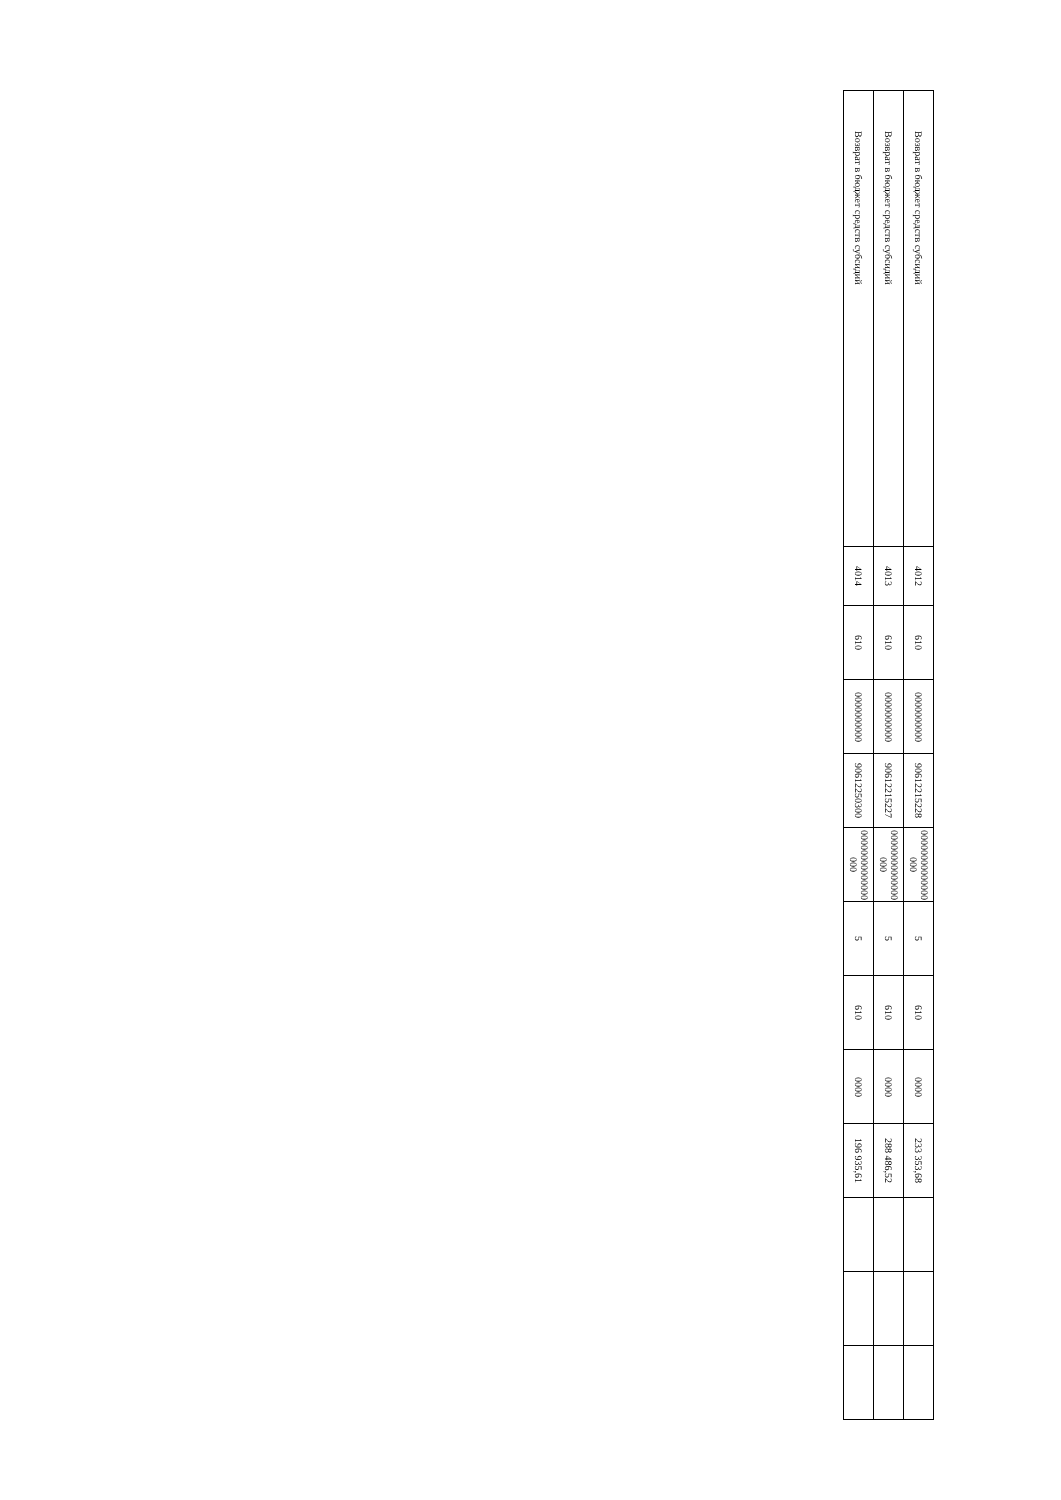| Возврат в бюджет средств субсидий | 4012 | 610 | 0000000000 | 90612215228 | 00000000000000 000 | 5 | 610 | 0000 | 233 353,68 | | | |
| Возврат в бюджет средств субсидий | 4013 | 610 | 0000000000 | 90612215227 | 00000000000000 000 | 5 | 610 | 0000 | 288 486,52 | | | |
| Возврат в бюджет средств субсидий | 4014 | 610 | 0000000000 | 90612250300 | 00000000000000 000 | 5 | 610 | 0000 | 196 935,61 | | | |